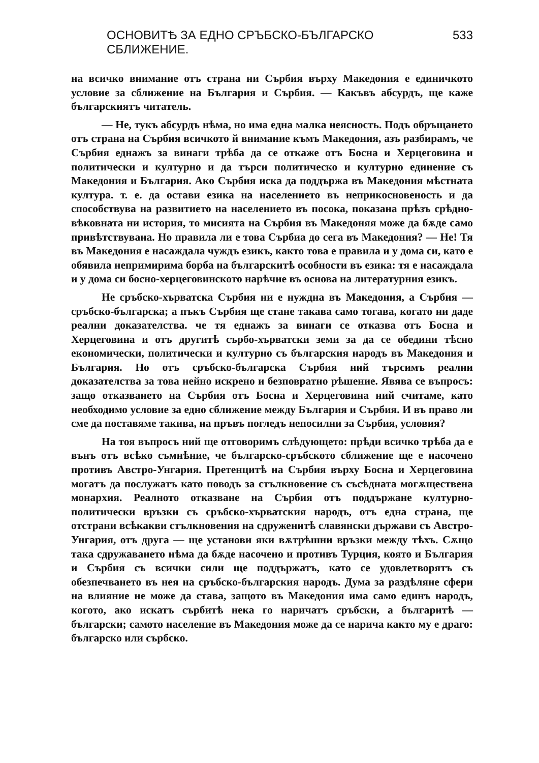ОСНОВИТѢ ЗА ЕДНО СРЪБСКО-БЪЛГАРСКО СБЛИЖЕНИЕ. 533
на всичко внимание отъ страна ни Сърбия върху Македония е единичкото условие за сближение на България и Сърбия. — Какъвъ абсурдъ, ще каже българскиятъ читатель.
— Не, тукъ абсурдъ нѣма, но има една малка неясность. Подъ обръщането отъ страна на Сърбия всичкото й внимание къмъ Македония, азъ разбирамъ, че Сърбия еднажъ за винаги трѣба да се откаже отъ Босна и Херцеговина и политически и културно и да търси политическо и културно единение съ Македония и България. Ако Сърбия иска да поддържа въ Македония мѣстната култура. т. е. да остави езика на населението въ неприкосновеность и да способствува на развитието на населението въ посока, показана прѣзъ срѣдно-вѣковната ни история, то мисията на Сърбия въ Македоняя може да бѫде само привѣтствувана. Но правила ли е това Сърбиа до сега въ Македония? — Не! Тя въ Македония е насаждала чуждъ езикъ, както това е правила и у дома си, като е обявила непримирима борба на българскитѣ особности въ езика: тя е насаждала и у дома си босно-херцеговинското нарѣчие въ основа на литературния езикъ.
Не сръбско-хърватска Сърбия ни е нуждна въ Македония, а Сърбия — сръбско-българска; а пъкъ Сърбия ще стане такава само тогава, когато ни даде реални доказателства. че тя еднажъ за винаги се отказва отъ Босна и Херцеговина и отъ другитѣ сърбо-хърватски земи за да се обедини тѣсно економически, политически и културно съ българския народъ въ Македония и България. Но отъ сръбско-българска Сърбия ний търсимъ реални доказателства за това нейно искрено и безповратно рѣшение. Явява се въпросъ: защо отказването на Сърбия отъ Босна и Херцеговина ний считаме, като необходимо условие за едно сближение между България и Сърбия. И въ право ли сме да поставяме такива, на пръвъ погледъ непосилни за Сърбия, условия?
На тоя въпросъ ний ще отговоримъ слѣдующето: прѣди всичко трѣба да е вънъ отъ всѣко съмнѣние, че българско-сръбското сближение ще е насочено противъ Австро-Унгария. Претенцитѣ на Сърбия върху Босна и Херцеговина могатъ да послужатъ като поводъ за стълкновение съ съсѣдната могѫществена монархия. Реалното отказване на Сърбия отъ поддържане културно-политически връзки съ сръбско-хърватския народъ, отъ една страна, ще отстрани всѣкакви стълкновения на сдруженитѣ славянски държави съ Австро-Унгария, отъ друга — ще установи яки вѫтрѣшни връзки между тѣхъ. Сѫщо така сдружаването нѣма да бѫде насочено и противъ Турция, която и България и Сърбия съ всички сили ще поддържатъ, като се удовлетворятъ съ обезпечването въ нея на сръбско-българския народъ. Дума за раздѣляне сфери на влияние не може да става, защото въ Македония има само единъ народъ, когото, ако искатъ сърбитѣ нека го наричатъ сръбски, а българитѣ — български; самото население въ Македония може да се нарича както му е драго: българско или сърбско.